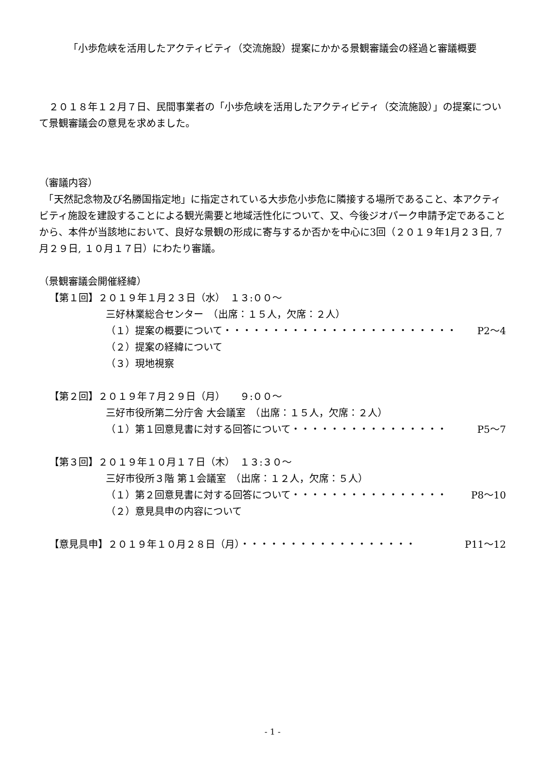「小歩危峡を活用したアクティビティ（交流施設）提案にかかる景観審議会の経過と審議概要
　２０１８年１２月７日、民間事業者の「小歩危峡を活用したアクティビティ（交流施設）」の提案について景観審議会の意見を求めました。
（審議内容）
　「天然記念物及び名勝国指定地」に指定されている大歩危小歩危に隣接する場所であること、本アクティビティ施設を建設することによる観光需要と地域活性化について、又、今後ジオパーク申請予定であることから、本件が当該地において、良好な景観の形成に寄与するか否かを中心に3回（２０１９年1月２３日, 7月２９日, １０月１７日）にわたり審議。
（景観審議会開催経緯）
【第１回】２０１９年１月２３日（水）　１３:００～
三好林業総合センター　（出席：１５人，欠席：２人）
（１）提案の概要について・・・・・・・・・・・・・・・・・・・・・・・・ P2～4
（２）提案の経緯について
（３）現地視察
【第２回】２０１９年７月２９日（月）　　９:００～
三好市役所第二分庁舎 大会議室　（出席：１５人，欠席：２人）
（１）第１回意見書に対する回答について・・・・・・・・・・・・・・・・ P5～7
【第３回】２０１９年１０月１７日（木）　１３:３０～
三好市役所３階 第１会議室　（出席：１２人，欠席：５人）
（１）第２回意見書に対する回答について・・・・・・・・・・・・・・・・ P8～10
（２）意見具申の内容について
【意見具申】２０１９年１０月２８日（月）・・・・・・・・・・・・・・・・・・ P11～12
- 1 -